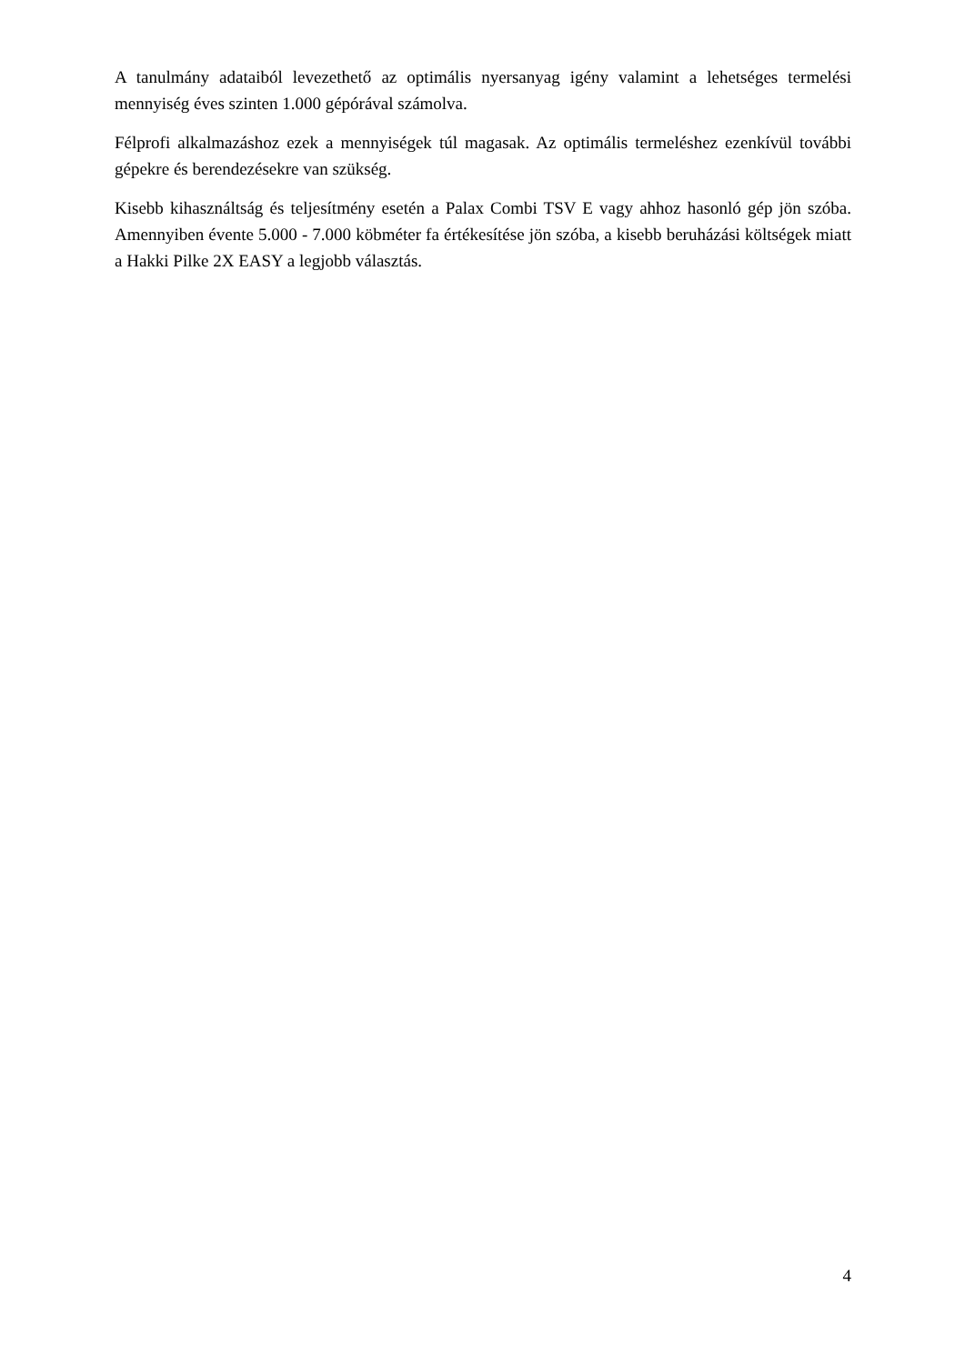A tanulmány adataiból levezethető az optimális nyersanyag igény valamint a lehetséges termelési mennyiség éves szinten 1.000 gépórával számolva.
Félprofi alkalmazáshoz ezek a mennyiségek túl magasak. Az optimális termeléshez ezenkívül további gépekre és berendezésekre van szükség.
Kisebb kihasználtság és teljesítmény esetén a Palax Combi TSV E vagy ahhoz hasonló gép jön szóba. Amennyiben évente 5.000 - 7.000 köbméter fa értékesítése jön szóba, a kisebb beruházási költségek miatt a Hakki Pilke 2X EASY a legjobb választás.
4